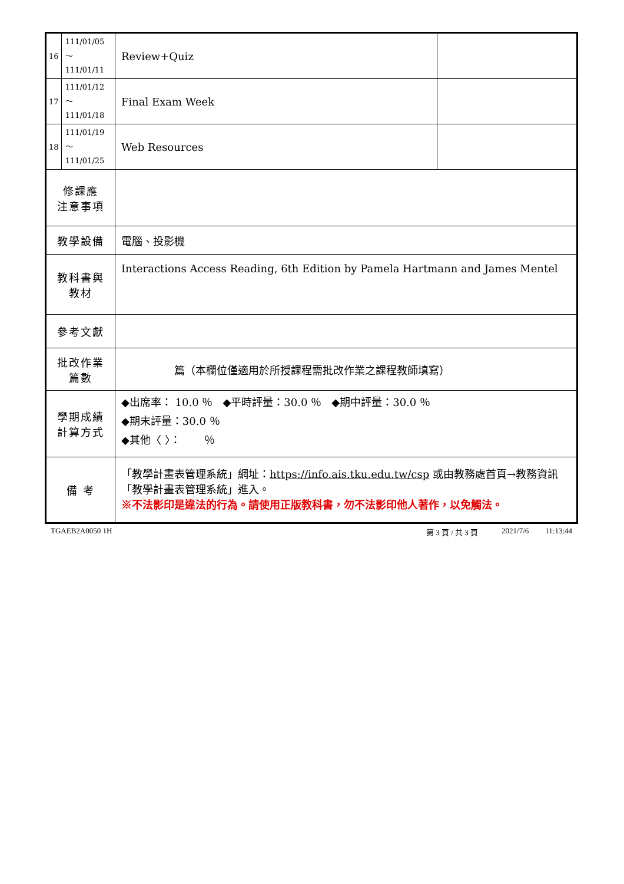| 16 | 111/01/05～ 111/01/11 | Review+Quiz | |
| 17 | 111/01/12～ 111/01/18 | Final Exam Week | |
| 18 | 111/01/19～ 111/01/25 | Web Resources | |
| 修課應 注意事項 | | | |
| 教學設備 | | 電腦、投影機 | |
| 教科書與 教材 | | Interactions Access Reading, 6th Edition by Pamela Hartmann and James Mentel | |
| 參考文獻 | | | |
| 批改作業 篇數 | | 篇（本欄位僅適用於所授課程需批改作業之課程教師填寫） | |
| 學期成績 計算方式 | | ◆出席率： 10.0 ％ ◆平時評量：30.0 ％ ◆期中評量：30.0 ％ ◆期末評量：30.0 ％ ◆其他〈 〉： ％ | |
| 備 考 | | 「教學計畫表管理系統」網址： https://info.ais.tku.edu.tw/csp 或由教務處首頁→教務資訊「教學計畫表管理系統」進入。 ※不法影印是違法的行為。請使用正版教科書，勿不法影印他人著作，以免觸法。 | |
TGAEB2A0050 1H 第 3 頁 / 共 3 頁 2021/7/6 11:13:44